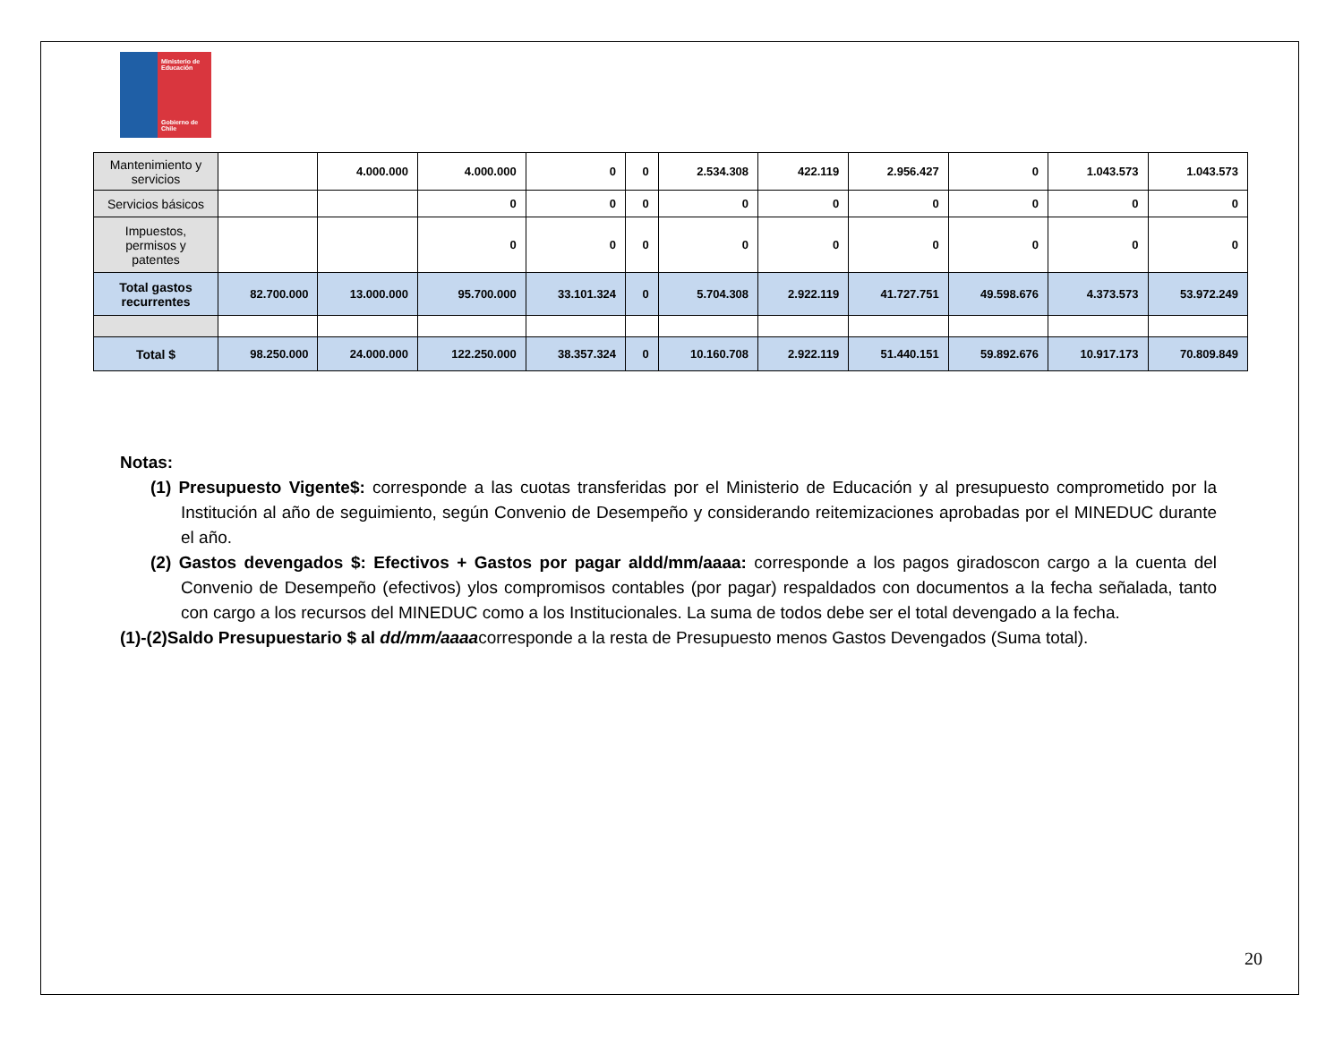Ministerio de Educación
Gobierno de Chile
| Mantenimiento y servicios | | 4.000.000 | 4.000.000 | 0 | 0 | 2.534.308 | 422.119 | 2.956.427 | 0 | 1.043.573 | 1.043.573 |
| Servicios básicos | | | 0 | 0 | 0 | 0 | 0 | 0 | 0 | 0 | 0 |
| Impuestos, permisos y patentes | | | 0 | 0 | 0 | 0 | 0 | 0 | 0 | 0 | 0 |
| Total gastos recurrentes | 82.700.000 | 13.000.000 | 95.700.000 | 33.101.324 | 0 | 5.704.308 | 2.922.119 | 41.727.751 | 49.598.676 | 4.373.573 | 53.972.249 |
| Total $ | 98.250.000 | 24.000.000 | 122.250.000 | 38.357.324 | 0 | 10.160.708 | 2.922.119 | 51.440.151 | 59.892.676 | 10.917.173 | 70.809.849 |
Notas:
(1) Presupuesto Vigente$: corresponde a las cuotas transferidas por el Ministerio de Educación y al presupuesto comprometido por la Institución al año de seguimiento, según Convenio de Desempeño y considerando reitemizaciones aprobadas por el MINEDUC durante el año.
(2) Gastos devengados $: Efectivos + Gastos por pagar aldd/mm/aaaa: corresponde a los pagos giradoscon cargo a la cuenta del Convenio de Desempeño (efectivos) ylos compromisos contables (por pagar) respaldados con documentos a la fecha señalada, tanto con cargo a los recursos del MINEDUC como a los Institucionales. La suma de todos debe ser el total devengado a la fecha.
(1)-(2)Saldo Presupuestario $ al dd/mm/aaaacorresponde a la resta de Presupuesto menos Gastos Devengados (Suma total).
20